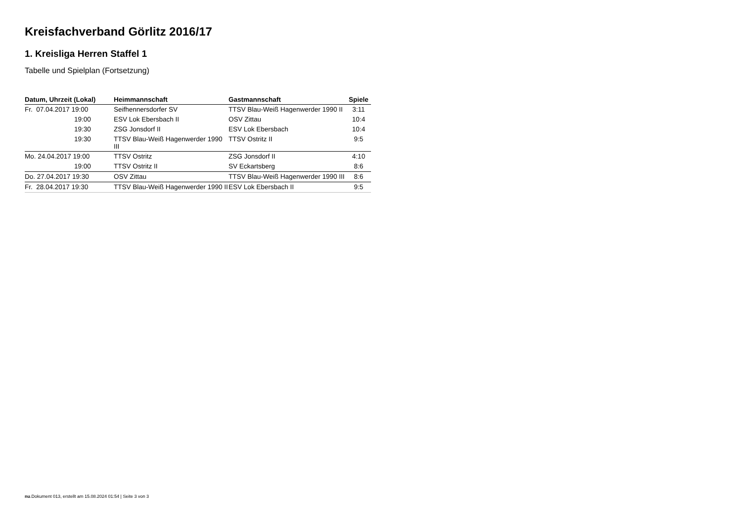Kreisfachverband Görlitz 2016/17
1. Kreisliga Herren Staffel 1
Tabelle und Spielplan (Fortsetzung)
| Datum, Uhrzeit (Lokal) | Heimmannschaft | Gastmannschaft | Spiele |
| --- | --- | --- | --- |
| Fr. 07.04.2017 19:00 | Seifhennersdorfer SV | TTSV Blau-Weiß Hagenwerder 1990 II | 3:11 |
| 19:00 | ESV Lok Ebersbach II | OSV Zittau | 10:4 |
| 19:30 | ZSG Jonsdorf II | ESV Lok Ebersbach | 10:4 |
| 19:30 | TTSV Blau-Weiß Hagenwerder 1990 III | TTSV Ostritz II | 9:5 |
| Mo. 24.04.2017 19:00 | TTSV Ostritz | ZSG Jonsdorf II | 4:10 |
| 19:00 | TTSV Ostritz II | SV Eckartsberg | 8:6 |
| Do. 27.04.2017 19:30 | OSV Zittau | TTSV Blau-Weiß Hagenwerder 1990 III | 8:6 |
| Fr. 28.04.2017 19:30 | TTSV Blau-Weiß Hagenwerder 1990 II | ESV Lok Ebersbach II | 9:5 |
nu.Dokument 013, erstellt am 15.08.2024 01:54 | Seite 3 von 3